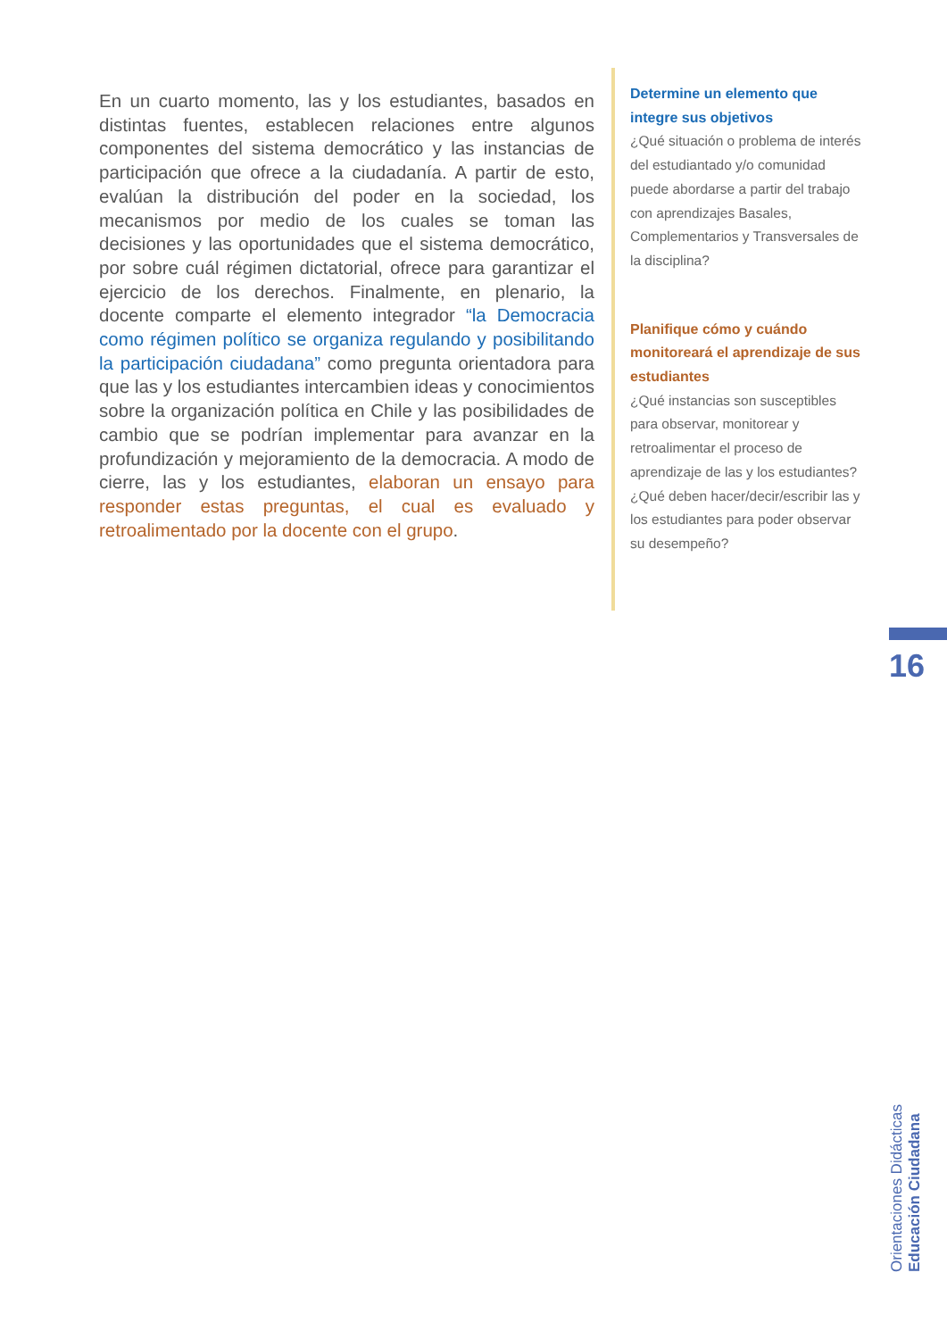En un cuarto momento, las y los estudiantes, basados en distintas fuentes, establecen relaciones entre algunos componentes del sistema democrático y las instancias de participación que ofrece a la ciudadanía. A partir de esto, evalúan la distribución del poder en la sociedad, los mecanismos por medio de los cuales se toman las decisiones y las oportunidades que el sistema democrático, por sobre cuál régimen dictatorial, ofrece para garantizar el ejercicio de los derechos. Finalmente, en plenario, la docente comparte el elemento integrador “la Democracia como régimen político se organiza regulando y posibilitando la participación ciudadana” como pregunta orientadora para que las y los estudiantes intercambien ideas y conocimientos sobre la organización política en Chile y las posibilidades de cambio que se podrían implementar para avanzar en la profundización y mejoramiento de la democracia. A modo de cierre, las y los estudiantes, elaboran un ensayo para responder estas preguntas, el cual es evaluado y retroalimentado por la docente con el grupo.
Determine un elemento que integre sus objetivos
¿Qué situación o problema de interés del estudiantado y/o comunidad puede abordarse a partir del trabajo con aprendizajes Basales, Complementarios y Transversales de la disciplina?
Planifique cómo y cuándo monitoreará el aprendizaje de sus estudiantes
¿Qué instancias son susceptibles para observar, monitorear y retroalimentar el proceso de aprendizaje de las y los estudiantes?
¿Qué deben hacer/decir/escribir las y los estudiantes para poder observar su desempeño?
16
Orientaciones Didácticas
Educación Ciudadana